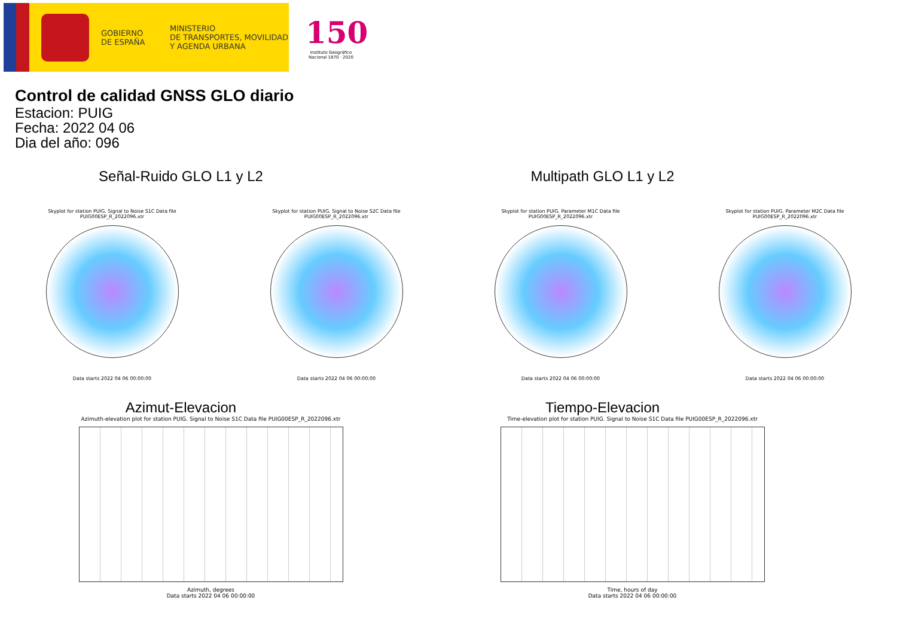GOBIERNO
DE ESPAÑA
MINISTERIO
DE TRANSPORTES, MOVILIDAD
Y AGENDA URBANA
150
Instituto Geográfico
Nacional 1870 · 2020
Control de calidad GNSS GLO diario
Estacion: PUIG
Fecha: 2022 04 06
Dia del año: 096
Señal-Ruido GLO L1 y L2 Multipath GLO L1 y L2
Skyplot for station PUIG. Signal to Noise S1C Data file PUIG00ESP_R_2022096.xtr
Data starts 2022 04 06 00:00:00
Skyplot for station PUIG. Signal to Noise S2C Data file PUIG00ESP_R_2022096.xtr
Data starts 2022 04 06 00:00:00
Skyplot for station PUIG. Parameter M1C Data file PUIG00ESP_R_2022096.xtr
Data starts 2022 04 06 00:00:00
Skyplot for station PUIG. Parameter M2C Data file PUIG00ESP_R_2022096.xtr
Data starts 2022 04 06 00:00:00
Azimut-Elevacion
Azimuth-elevation plot for station PUIG. Signal to Noise S1C Data file PUIG00ESP_R_2022096.xtr
Azimuth, degrees
Data starts 2022 04 06 00:00:00
Tiempo-Elevacion
Time-elevation plot for station PUIG. Signal to Noise S1C Data file PUIG00ESP_R_2022096.xtr
Time, hours of day
Data starts 2022 04 06 00:00:00